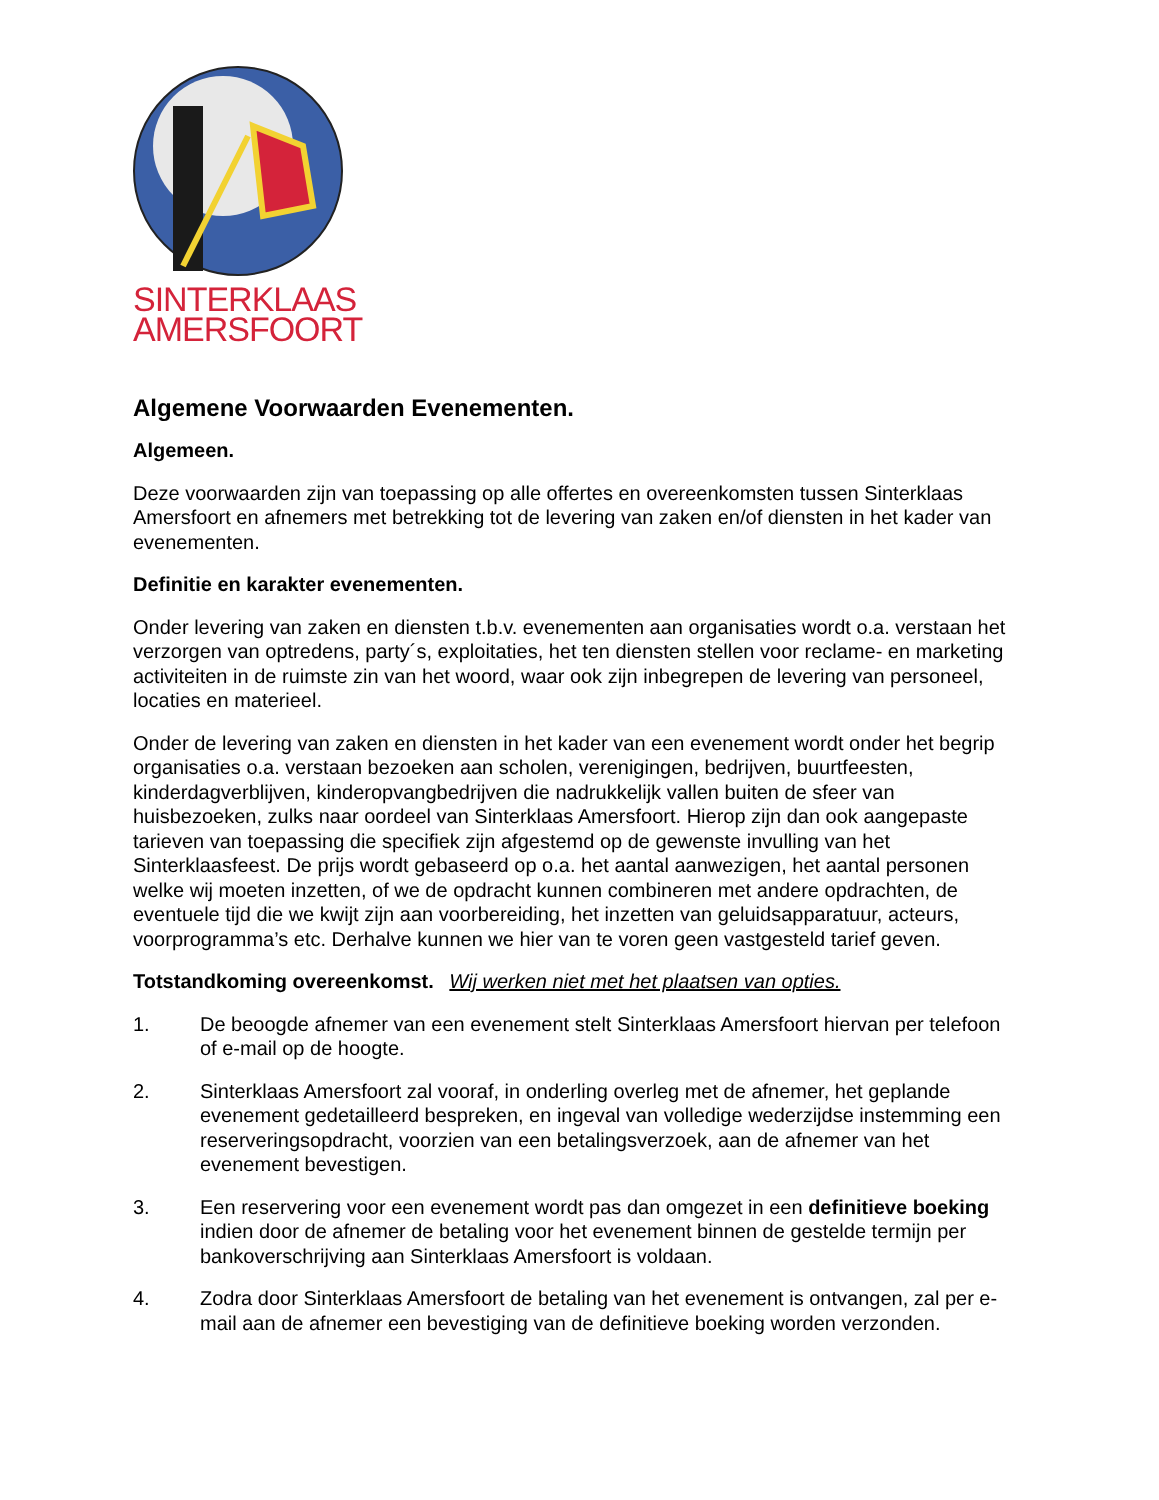SINTERKLAAS
AMERSFOORT
Algemene Voorwaarden Evenementen.
Algemeen.
Deze voorwaarden zijn van toepassing op alle offertes en overeenkomsten tussen Sinterklaas Amersfoort en afnemers met betrekking tot de levering van zaken en/of diensten in het kader van evenementen.
Definitie en karakter evenementen.
Onder levering van zaken en diensten t.b.v. evenementen aan organisaties wordt o.a. verstaan het verzorgen van optredens, party´s, exploitaties, het ten diensten stellen voor reclame- en marketing activiteiten in de ruimste zin van het woord, waar ook zijn inbegrepen de levering van personeel, locaties en materieel.
Onder de levering van zaken en diensten in het kader van een evenement wordt onder het begrip organisaties o.a. verstaan bezoeken aan scholen, verenigingen, bedrijven, buurtfeesten, kinderdagverblijven, kinderopvangbedrijven die nadrukkelijk vallen buiten de sfeer van huisbezoeken, zulks naar oordeel van Sinterklaas Amersfoort. Hierop zijn dan ook aangepaste tarieven van toepassing die specifiek zijn afgestemd op de gewenste invulling van het Sinterklaasfeest. De prijs wordt gebaseerd op o.a. het aantal aanwezigen, het aantal personen welke wij moeten inzetten, of we de opdracht kunnen combineren met andere opdrachten, de eventuele tijd die we kwijt zijn aan voorbereiding, het inzetten van geluidsapparatuur, acteurs, voorprogramma’s etc. Derhalve kunnen we hier van te voren geen vastgesteld tarief geven.
Totstandkoming overeenkomst. Wij werken niet met het plaatsen van opties.
1. De beoogde afnemer van een evenement stelt Sinterklaas Amersfoort hiervan per telefoon of e-mail op de hoogte.
2. Sinterklaas Amersfoort zal vooraf, in onderling overleg met de afnemer, het geplande evenement gedetailleerd bespreken, en ingeval van volledige wederzijdse instemming een reserveringsopdracht, voorzien van een betalingsverzoek, aan de afnemer van het evenement bevestigen.
3. Een reservering voor een evenement wordt pas dan omgezet in een definitieve boeking indien door de afnemer de betaling voor het evenement binnen de gestelde termijn per bankoverschrijving aan Sinterklaas Amersfoort is voldaan.
4. Zodra door Sinterklaas Amersfoort de betaling van het evenement is ontvangen, zal per e-mail aan de afnemer een bevestiging van de definitieve boeking worden verzonden.